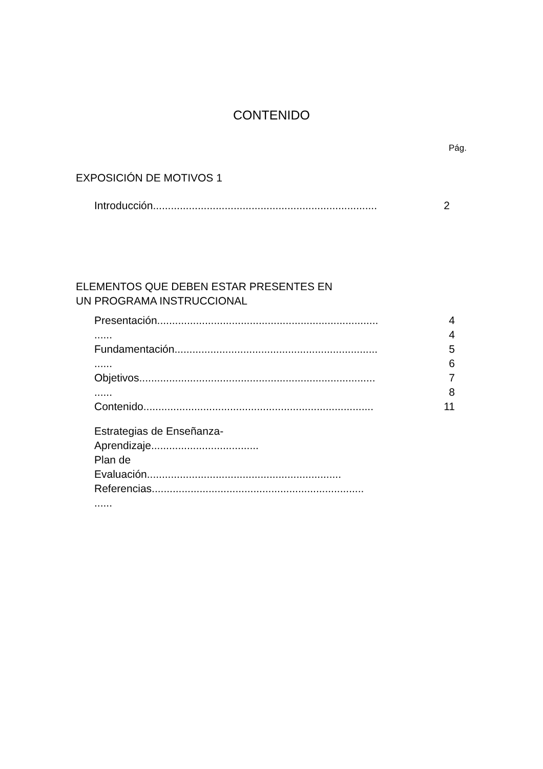CONTENIDO
Pág.
EXPOSICIÓN DE MOTIVOS 1
Introducción........................................................................... 2
ELEMENTOS QUE DEBEN ESTAR PRESENTES EN
UN PROGRAMA INSTRUCCIONAL
Presentación.......................................................................... 4
...... 4
Fundamentación.................................................................... 5
...... 6
Objetivos............................................................................... 7
...... 8
Contenido............................................................................. 11
Estrategias de Enseñanza-
Aprendizaje....................................
Plan de
Evaluación.................................................................
Referencias.......................................................................
......